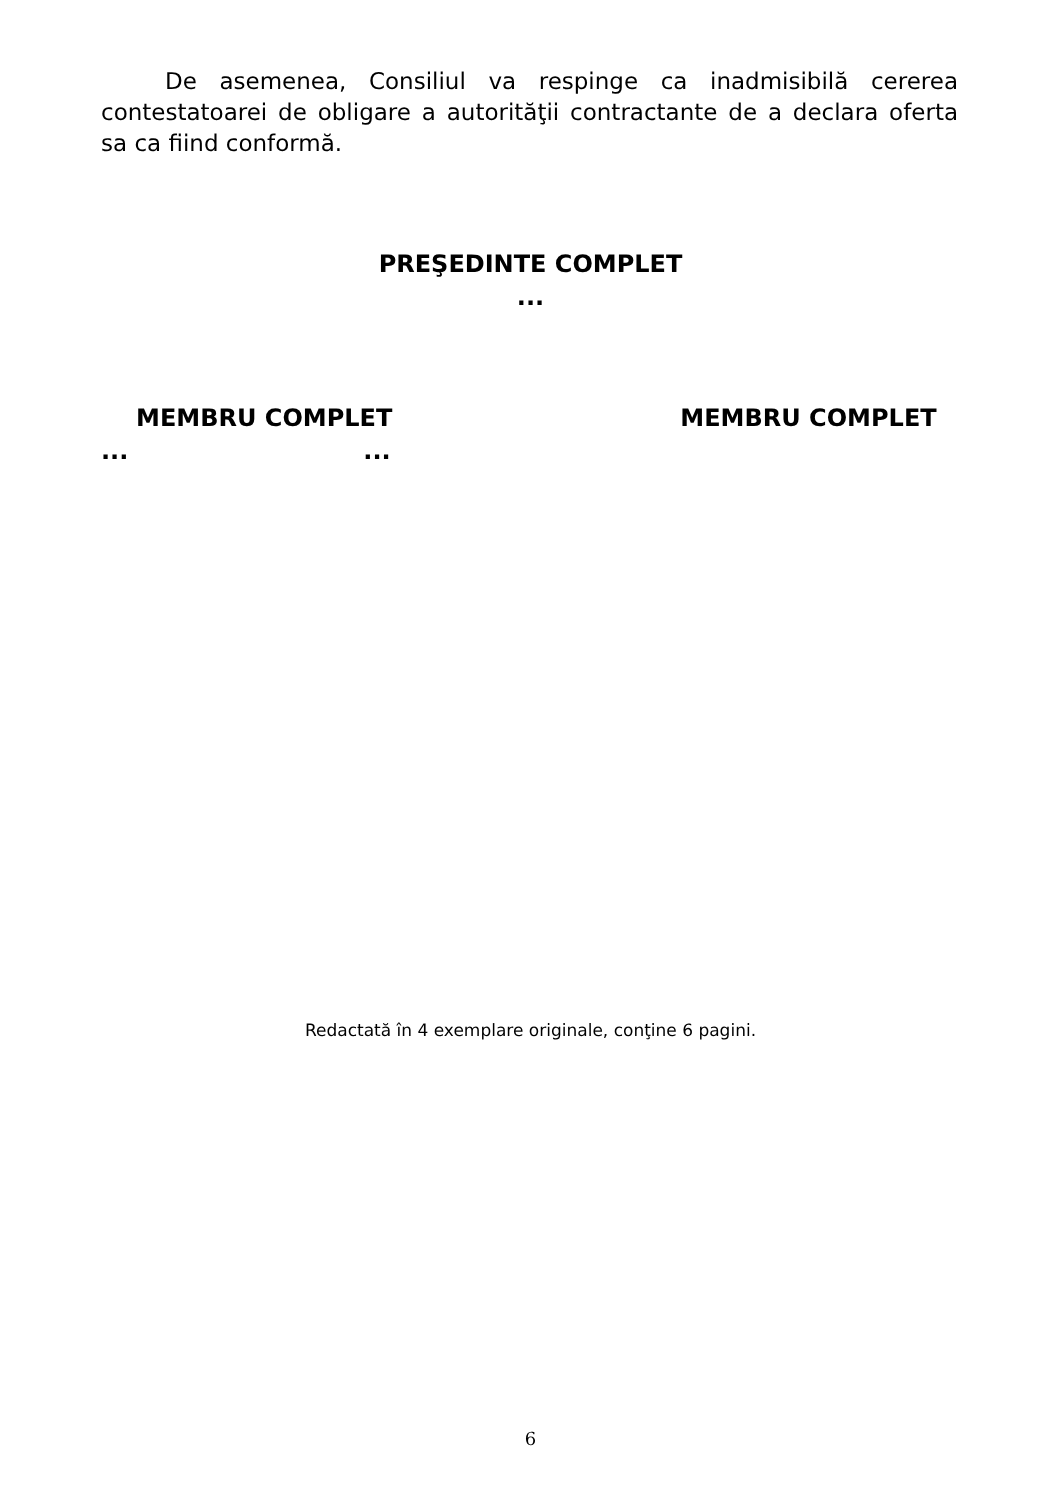De asemenea, Consiliul va respinge ca inadmisibilă cererea contestatoarei de obligare a autorităţii contractante de a declara oferta sa ca fiind conformă.
PREŞEDINTE COMPLET
...
MEMBRU COMPLET MEMBRU COMPLET
......
Redactată în 4 exemplare originale, conţine 6 pagini.
6